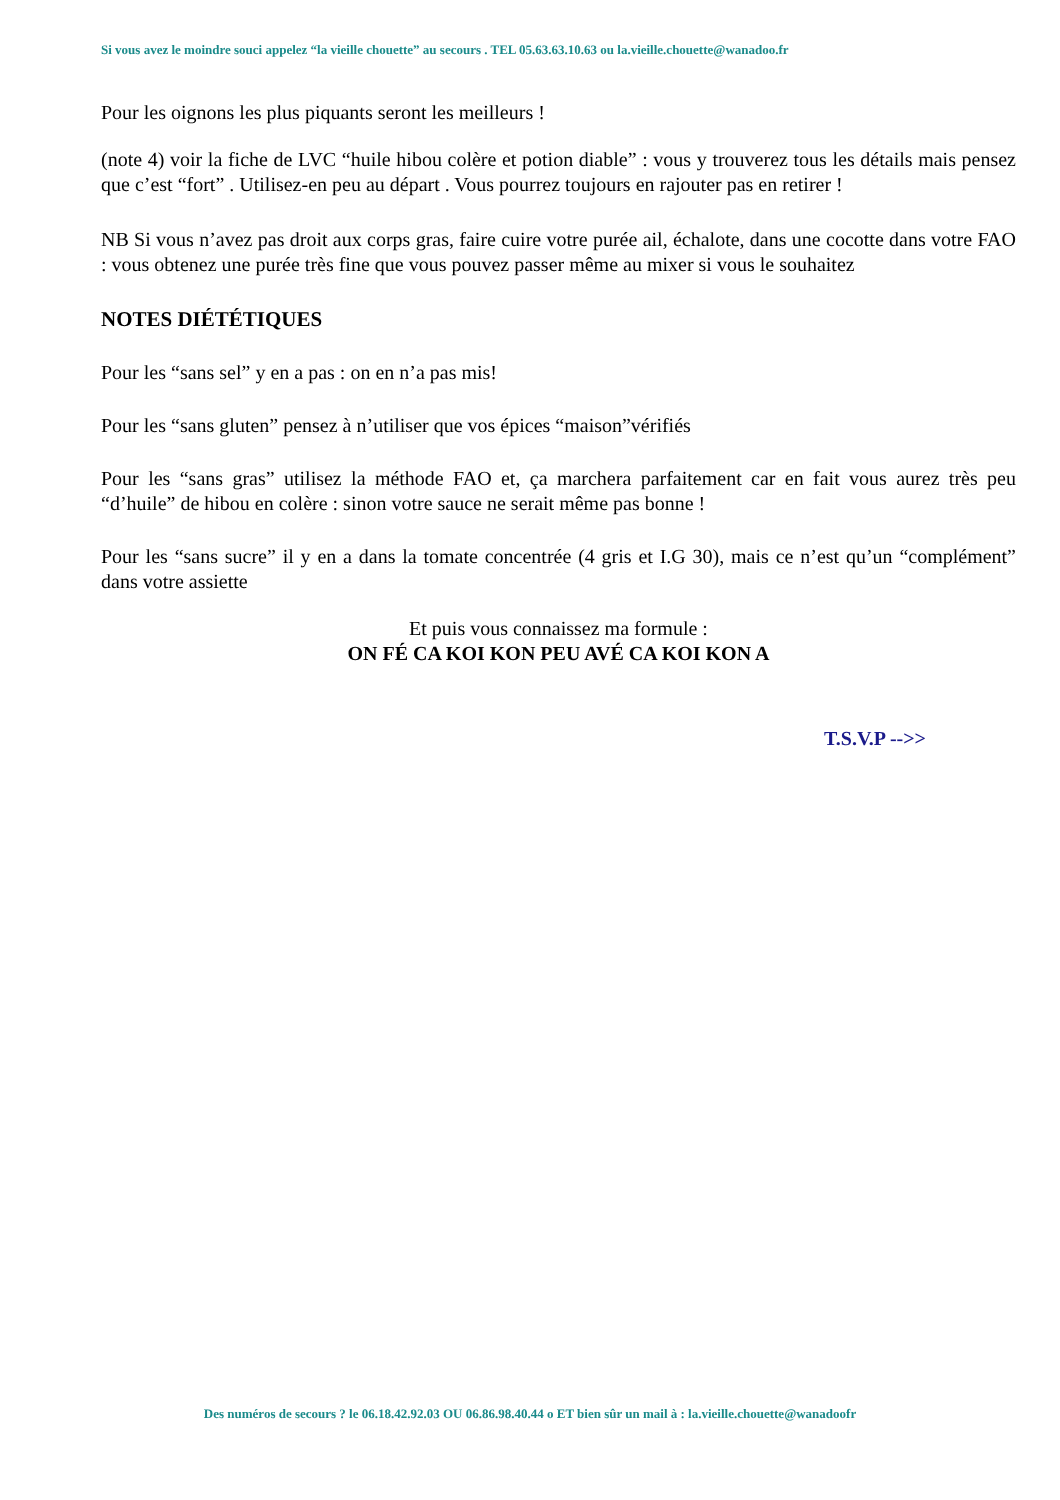Si vous avez le moindre souci appelez “la vieille chouette” au secours . TEL 05.63.63.10.63 ou la.vieille.chouette@wanadoo.fr
Pour les oignons les plus piquants seront les meilleurs !
(note 4) voir la fiche de LVC “huile hibou colère et potion diable” : vous y trouverez tous les détails mais pensez que c’est “fort” . Utilisez-en peu au départ . Vous pourrez toujours en rajouter pas en retirer !
NB Si vous n’avez pas droit aux corps gras, faire cuire votre purée ail, échalote, dans une cocotte dans votre FAO : vous obtenez une purée très fine que vous pouvez passer même au mixer si vous le souhaitez
NOTES DIÉTÉTIQUES
Pour les “sans sel” y en a pas : on en n’a pas mis!
Pour les “sans gluten” pensez à n’utiliser que vos épices “maison”vérifiés
Pour les “sans gras” utilisez la méthode FAO et, ça marchera parfaitement car en fait vous aurez très peu “d’huile” de hibou en colère : sinon votre sauce ne serait même pas bonne !
Pour les “sans sucre” il y en a dans la tomate concentrée (4 gris et I.G 30), mais ce n’est qu’un “complément” dans votre assiette
Et puis vous connaissez ma formule :
ON FÉ CA KOI KON PEU AVÉ CA KOI KON A
T.S.V.P -->>
Des numéros de secours ? le 06.18.42.92.03 OU 06.86.98.40.44 o ET bien sûr un mail à : la.vieille.chouette@wanadoofr